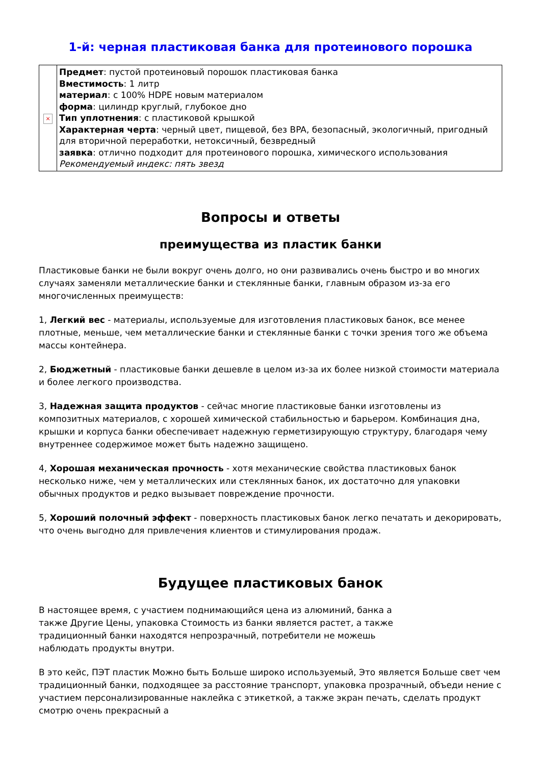1-й: черная пластиковая банка для протеинового порошка
| × | Предмет : пустой протеиновый порошок пластиковая банка Вместимость : 1 литр материал : с 100% HDPE новым материалом форма : цилиндр круглый, глубокое дно Тип уплотнения : с пластиковой крышкой Характерная черта : черный цвет, пищевой, без BPA, безопасный, экологичный, пригодный для вторичной переработки, нетоксичный, безвредный заявка : отлично подходит для протеинового порошка, химического использования Рекомендуемый индекс: пять звезд |
Вопросы и ответы
преимущества из пластик банки
Пластиковые банки не были вокруг очень долго, но они развивались очень быстро и во многих случаях заменяли металлические банки и стеклянные банки, главным образом из-за его многочисленных преимуществ:
1, Легкий вес - материалы, используемые для изготовления пластиковых банок, все менее плотные, меньше, чем металлические банки и стеклянные банки с точки зрения того же объема массы контейнера.
2, Бюджетный - пластиковые банки дешевле в целом из-за их более низкой стоимости материала и более легкого производства.
3, Надежная защита продуктов - сейчас многие пластиковые банки изготовлены из композитных материалов, с хорошей химической стабильностью и барьером. Комбинация дна, крышки и корпуса банки обеспечивает надежную герметизирующую структуру, благодаря чему внутреннее содержимое может быть надежно защищено.
4, Хорошая механическая прочность - хотя механические свойства пластиковых банок несколько ниже, чем у металлических или стеклянных банок, их достаточно для упаковки обычных продуктов и редко вызывает повреждение прочности.
5, Хороший полочный эффект - поверхность пластиковых банок легко печатать и декорировать, что очень выгодно для привлечения клиентов и стимулирования продаж.
Будущее пластиковых банок
В настоящее время, с участием поднимающийся цена из алюминий, банка а также Другие Цены, упаковка Стоимость из банки является растет, а также традиционный банки находятся непрозрачный, потребители не можешь наблюдать продукты внутри.
В это кейс, ПЭТ пластик Можно быть Больше широко используемый, Это является Больше свет чем традиционный банки, подходящее за расстояние транспорт, упаковка прозрачный, объеди нение с участием персонализированные наклейка с этикеткой, а также экран печать, сделать продукт смотрю очень прекрасный а